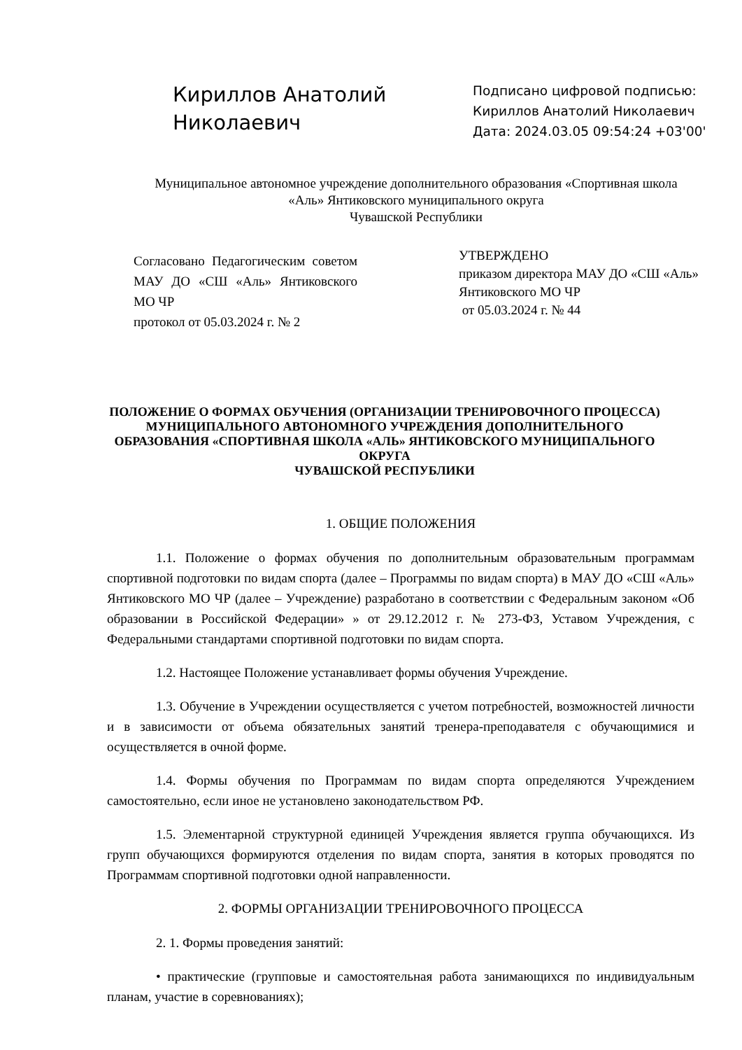Кириллов Анатолий Николаевич
Подписано цифровой подписью:
Кириллов Анатолий Николаевич
Дата: 2024.03.05 09:54:24 +03'00'
Муниципальное автономное учреждение дополнительного образования «Спортивная школа «Аль» Янтиковского муниципального округа
Чувашской Республики
Согласовано Педагогическим советом МАУ ДО «СШ «Аль» Янтиковского МО ЧР
протокол от 05.03.2024 г. № 2
УТВЕРЖДЕНО
приказом директора МАУ ДО «СШ «Аль»
Янтиковского МО ЧР
от 05.03.2024 г. № 44
ПОЛОЖЕНИЕ О ФОРМАХ ОБУЧЕНИЯ (ОРГАНИЗАЦИИ ТРЕНИРОВОЧНОГО ПРОЦЕССА) МУНИЦИПАЛЬНОГО АВТОНОМНОГО УЧРЕЖДЕНИЯ ДОПОЛНИТЕЛЬНОГО ОБРАЗОВАНИЯ «СПОРТИВНАЯ ШКОЛА «АЛЬ» ЯНТИКОВСКОГО МУНИЦИПАЛЬНОГО ОКРУГА
ЧУВАШСКОЙ РЕСПУБЛИКИ
1. ОБЩИЕ ПОЛОЖЕНИЯ
1.1. Положение о формах обучения по дополнительным образовательным программам спортивной подготовки по видам спорта (далее – Программы по видам спорта) в МАУ ДО «СШ «Аль» Янтиковского МО ЧР (далее – Учреждение) разработано в соответствии с Федеральным законом «Об образовании в Российской Федерации» » от 29.12.2012 г. № 273-ФЗ, Уставом Учреждения, с Федеральными стандартами спортивной подготовки по видам спорта.
1.2. Настоящее Положение устанавливает формы обучения Учреждение.
1.3. Обучение в Учреждении осуществляется с учетом потребностей, возможностей личности и в зависимости от объема обязательных занятий тренера-преподавателя с обучающимися и осуществляется в очной форме.
1.4. Формы обучения по Программам по видам спорта определяются Учреждением самостоятельно, если иное не установлено законодательством РФ.
1.5. Элементарной структурной единицей Учреждения является группа обучающихся. Из групп обучающихся формируются отделения по видам спорта, занятия в которых проводятся по Программам спортивной подготовки одной направленности.
2. ФОРМЫ ОРГАНИЗАЦИИ ТРЕНИРОВОЧНОГО ПРОЦЕССА
2. 1. Формы проведения занятий:
• практические (групповые и самостоятельная работа занимающихся по индивидуальным планам, участие в соревнованиях);